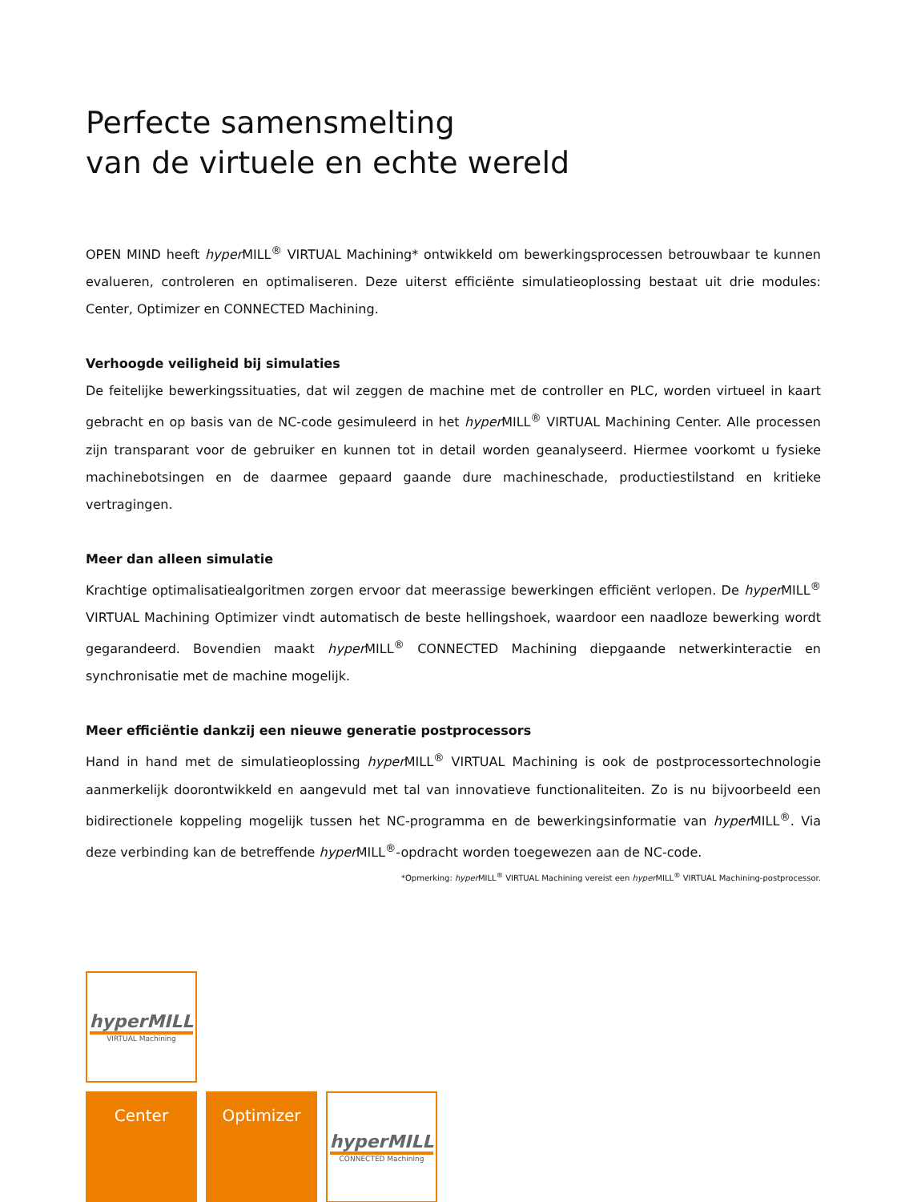Perfecte samensmelting
van de virtuele en echte wereld
OPEN MIND heeft hyper MILL<sup>®</sup> VIRTUAL Machining* ontwikkeld om bewerkingsprocessen betrouwbaar te kunnen evalueren, controleren en optimaliseren. Deze uiterst efficiënte simulatieoplossing bestaat uit drie modules: Center, Optimizer en CONNECTED Machining.
Verhoogde veiligheid bij simulaties
De feitelijke bewerkingssituaties, dat wil zeggen de machine met de controller en PLC, worden virtueel in kaart gebracht en op basis van de NC-code gesimuleerd in het hyper MILL<sup>®</sup> VIRTUAL Machining Center. Alle processen zijn transparant voor de gebruiker en kunnen tot in detail worden geanalyseerd. Hiermee voorkomt u fysieke machinebotsingen en de daarmee gepaard gaande dure machineschade, productiestilstand en kritieke vertragingen.
Meer dan alleen simulatie
Krachtige optimalisatiealgoritmen zorgen ervoor dat meerassige bewerkingen efficiënt verlopen. De hyper MILL<sup>®</sup> VIRTUAL Machining Optimizer vindt automatisch de beste hellingshoek, waardoor een naadloze bewerking wordt gegarandeerd. Bovendien maakt hyper MILL<sup>®</sup> CONNECTED Machining diepgaande netwerkinteractie en synchronisatie met de machine mogelijk.
Meer efficiëntie dankzij een nieuwe generatie postprocessors
Hand in hand met de simulatieoplossing hyper MILL<sup>®</sup> VIRTUAL Machining is ook de postprocessortechnologie aanmerkelijk doorontwikkeld en aangevuld met tal van innovatieve functionaliteiten. Zo is nu bijvoorbeeld een bidirectionele koppeling mogelijk tussen het NC-programma en de bewerkingsinformatie van hyper MILL<sup>®</sup>. Via deze verbinding kan de betreffende hyper MILL<sup>®</sup>-opdracht worden toegewezen aan de NC-code.
*Opmerking: hyper MILL<sup>®</sup> VIRTUAL Machining vereist een hyper MILL<sup>®</sup> VIRTUAL Machining-postprocessor.
hyperMILL
VIRTUAL Machining
Center Optimizer
hyperMILL
CONNECTED Machining